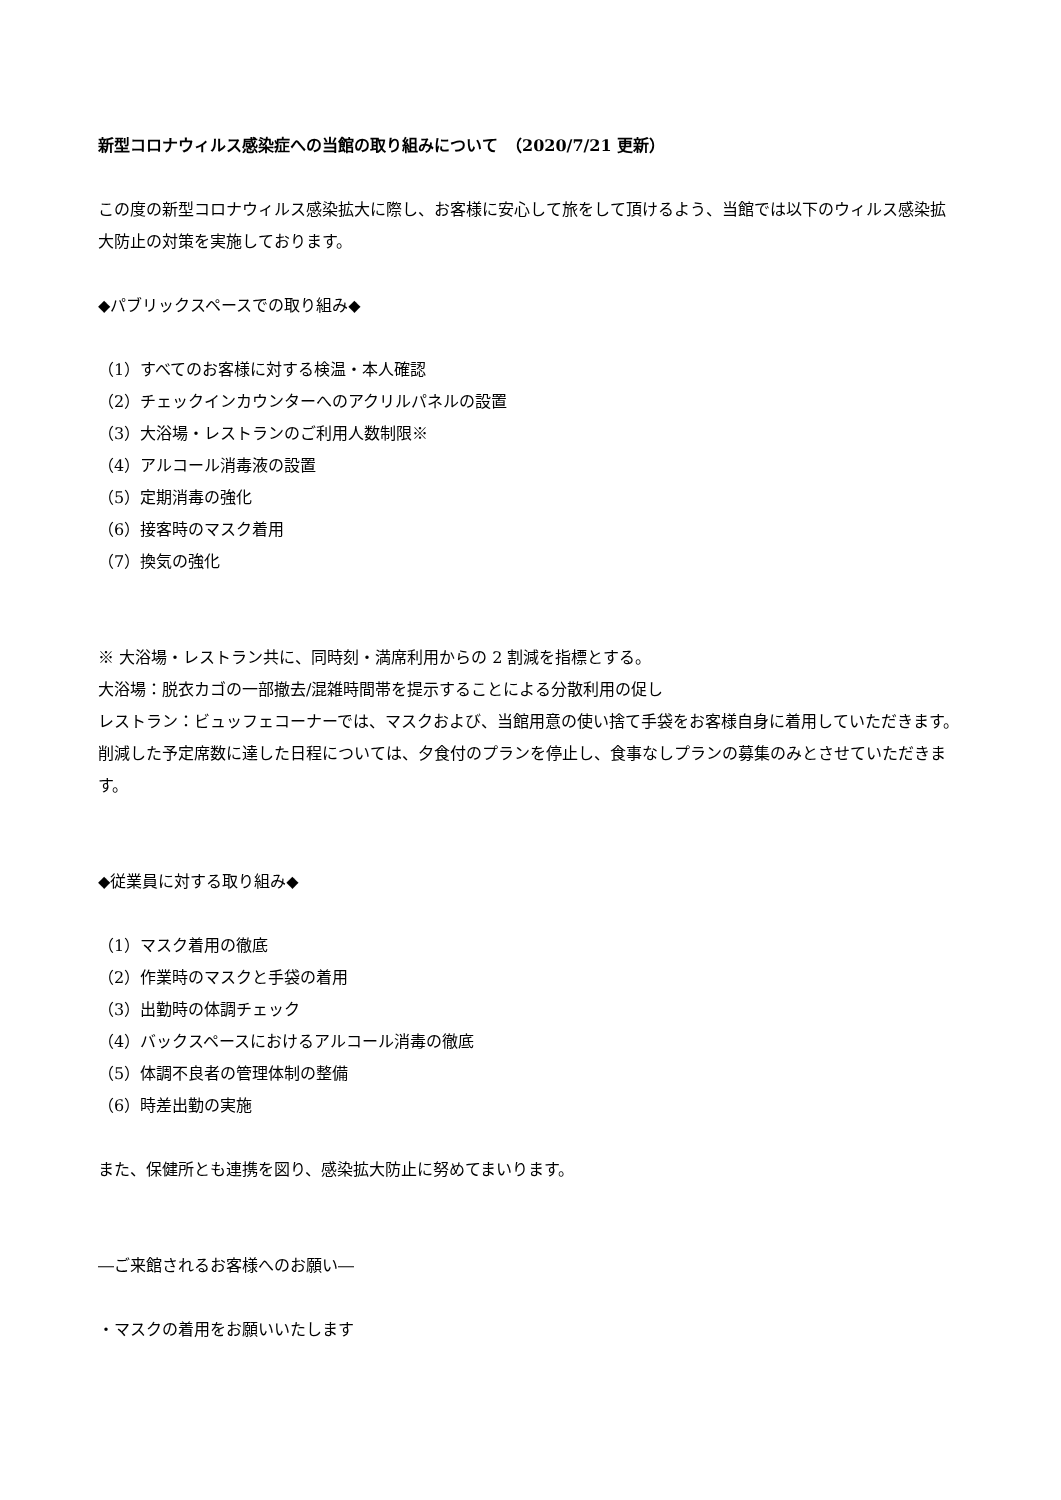新型コロナウィルス感染症への当館の取り組みについて　（2020/7/21 更新）
この度の新型コロナウィルス感染拡大に際し、お客様に安心して旅をして頂けるよう、当館では以下のウィルス感染拡大防止の対策を実施しております。
◆パブリックスペースでの取り組み◆
（1）すべてのお客様に対する検温・本人確認
（2）チェックインカウンターへのアクリルパネルの設置
（3）大浴場・レストランのご利用人数制限※
（4）アルコール消毒液の設置
（5）定期消毒の強化
（6）接客時のマスク着用
（7）換気の強化
※ 大浴場・レストラン共に、同時刻・満席利用からの 2 割減を指標とする。
大浴場：脱衣カゴの一部撤去/混雑時間帯を提示することによる分散利用の促し
レストラン：ビュッフェコーナーでは、マスクおよび、当館用意の使い捨て手袋をお客様自身に着用していただきます。削減した予定席数に達した日程については、夕食付のプランを停止し、食事なしプランの募集のみとさせていただきます。
◆従業員に対する取り組み◆
（1）マスク着用の徹底
（2）作業時のマスクと手袋の着用
（3）出勤時の体調チェック
（4）バックスペースにおけるアルコール消毒の徹底
（5）体調不良者の管理体制の整備
（6）時差出勤の実施
また、保健所とも連携を図り、感染拡大防止に努めてまいります。
―ご来館されるお客様へのお願い―
・マスクの着用をお願いいたします